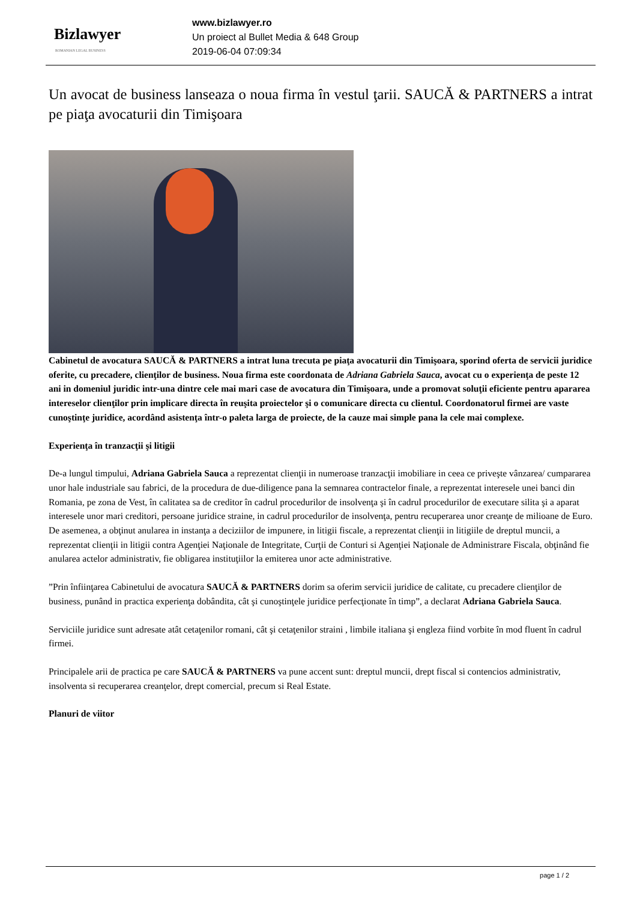Bizlawyer
ROMANIAN LEGAL BUSINESS
www.bizlawyer.ro
Un proiect al Bullet Media & 648 Group
2019-06-04 07:09:34
Un avocat de business lanseaza o noua firma în vestul ţarii. SAUCĂ & PARTNERS a intrat pe piaţa avocaturii din Timişoara
Cabinetul de avocatura SAUCĂ & PARTNERS a intrat luna trecuta pe piaţa avocaturii din Timişoara, sporind oferta de servicii juridice oferite, cu precadere, clienţilor de business. Noua firma este coordonata de Adriana Gabriela Sauca, avocat cu o experienţa de peste 12 ani in domeniul juridic intr-una dintre cele mai mari case de avocatura din Timişoara, unde a promovat soluţii eficiente pentru apararea intereselor clienţilor prin implicare directa în reuşita proiectelor şi o comunicare directa cu clientul. Coordonatorul firmei are vaste cunoştinţe juridice, acordând asistenţa într-o paleta larga de proiecte, de la cauze mai simple pana la cele mai complexe.
Experienţa în tranzacţii şi litigii
De-a lungul timpului, Adriana Gabriela Sauca a reprezentat clienţii in numeroase tranzacţii imobiliare in ceea ce priveşte vânzarea/ cumpararea unor hale industriale sau fabrici, de la procedura de due-diligence pana la semnarea contractelor finale, a reprezentat interesele unei banci din Romania, pe zona de Vest, în calitatea sa de creditor în cadrul procedurilor de insolvenţa şi în cadrul procedurilor de executare silita şi a aparat interesele unor mari creditori, persoane juridice straine, in cadrul procedurilor de insolvenţa, pentru recuperarea unor creanţe de milioane de Euro. De asemenea, a obţinut anularea in instanţa a deciziilor de impunere, in litigii fiscale, a reprezentat clienţii in litigiile de dreptul muncii, a reprezentat clienţii in litigii contra Agenţiei Naţionale de Integritate, Curţii de Conturi si Agenţiei Naţionale de Administrare Fiscala, obţinând fie anularea actelor administrativ, fie obligarea instituţiilor la emiterea unor acte administrative.
”Prin înfiinţarea Cabinetului de avocatura SAUCĂ & PARTNERS dorim sa oferim servicii juridice de calitate, cu precadere clienţilor de business, punând in practica experienţa dobândita, cât şi cunoştinţele juridice perfecţionate în timp”, a declarat Adriana Gabriela Sauca.
Serviciile juridice sunt adresate atât cetaţenilor romani, cât şi cetaţenilor straini , limbile italiana şi engleza fiind vorbite în mod fluent în cadrul firmei.
Principalele arii de practica pe care SAUCĂ & PARTNERS va pune accent sunt: dreptul muncii, drept fiscal si contencios administrativ, insolventa si recuperarea creanţelor, drept comercial, precum si Real Estate.
Planuri de viitor
page 1 / 2